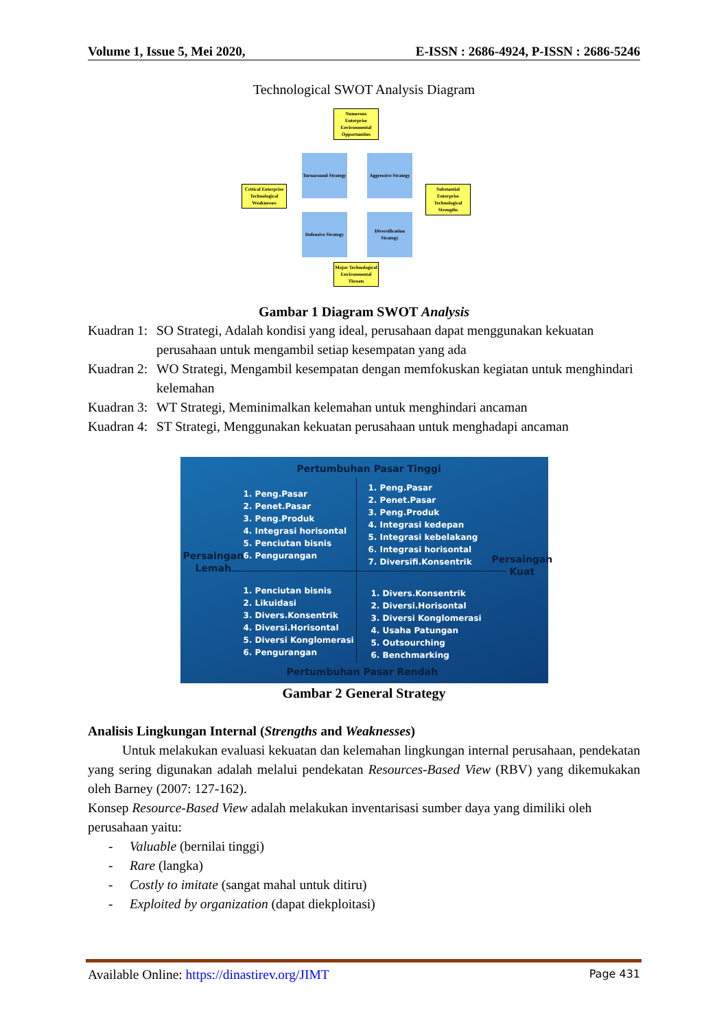Volume 1, Issue 5, Mei 2020, E-ISSN : 2686-4924, P-ISSN : 2686-5246
Technological SWOT Analysis Diagram
Numerous Enterprise Environmental Opportunities
Turnaround Strategy
Aggressive Strategy
Critical Enterprise Technological Weaknesses
Substantial Enterprise Technological Strengths
Defensive Strategy
Diversification Strategy
Major Technological Environmental Threats
Gambar 1 Diagram SWOT Analysis
Kuadran 1: SO Strategi, Adalah kondisi yang ideal, perusahaan dapat menggunakan kekuatan perusahaan untuk mengambil setiap kesempatan yang ada
Kuadran 2: WO Strategi, Mengambil kesempatan dengan memfokuskan kegiatan untuk menghindari kelemahan
Kuadran 3: WT Strategi, Meminimalkan kelemahan untuk menghindari ancaman
Kuadran 4: ST Strategi, Menggunakan kekuatan perusahaan untuk menghadapi ancaman
Pertumbuhan Pasar Tinggi
1. Peng.Pasar
2. Penet.Pasar
3. Peng.Produk
4. Integrasi horisontal
5. Penciutan bisnis
6. Pengurangan
1. Peng.Pasar
2. Penet.Pasar
3. Peng.Produk
4. Integrasi kedepan
5. Integrasi kebelakang
6. Integrasi horisontal
7. Diversifi.Konsentrik
Persaingan
Lemah
Persaingan
Kuat
1. Penciutan bisnis
2. Likuidasi
3. Divers.Konsentrik
4. Diversi.Horisontal
5. Diversi Konglomerasi
6. Pengurangan
1. Divers.Konsentrik
2. Diversi.Horisontal
3. Diversi Konglomerasi
4. Usaha Patungan
5. Outsourching
6. Benchmarking
Pertumbuhan Pasar Rendah
Gambar 2 General Strategy
Analisis Lingkungan Internal (Strengths and Weaknesses)
Untuk melakukan evaluasi kekuatan dan kelemahan lingkungan internal perusahaan, pendekatan yang sering digunakan adalah melalui pendekatan Resources-Based View (RBV) yang dikemukakan oleh Barney (2007: 127-162).
Konsep Resource-Based View adalah melakukan inventarisasi sumber daya yang dimiliki oleh perusahaan yaitu:
- Valuable (bernilai tinggi)
- Rare (langka)
- Costly to imitate (sangat mahal untuk ditiru)
- Exploited by organization (dapat diekploitasi)
Available Online: https://dinastirev.org/JIMT Page 431